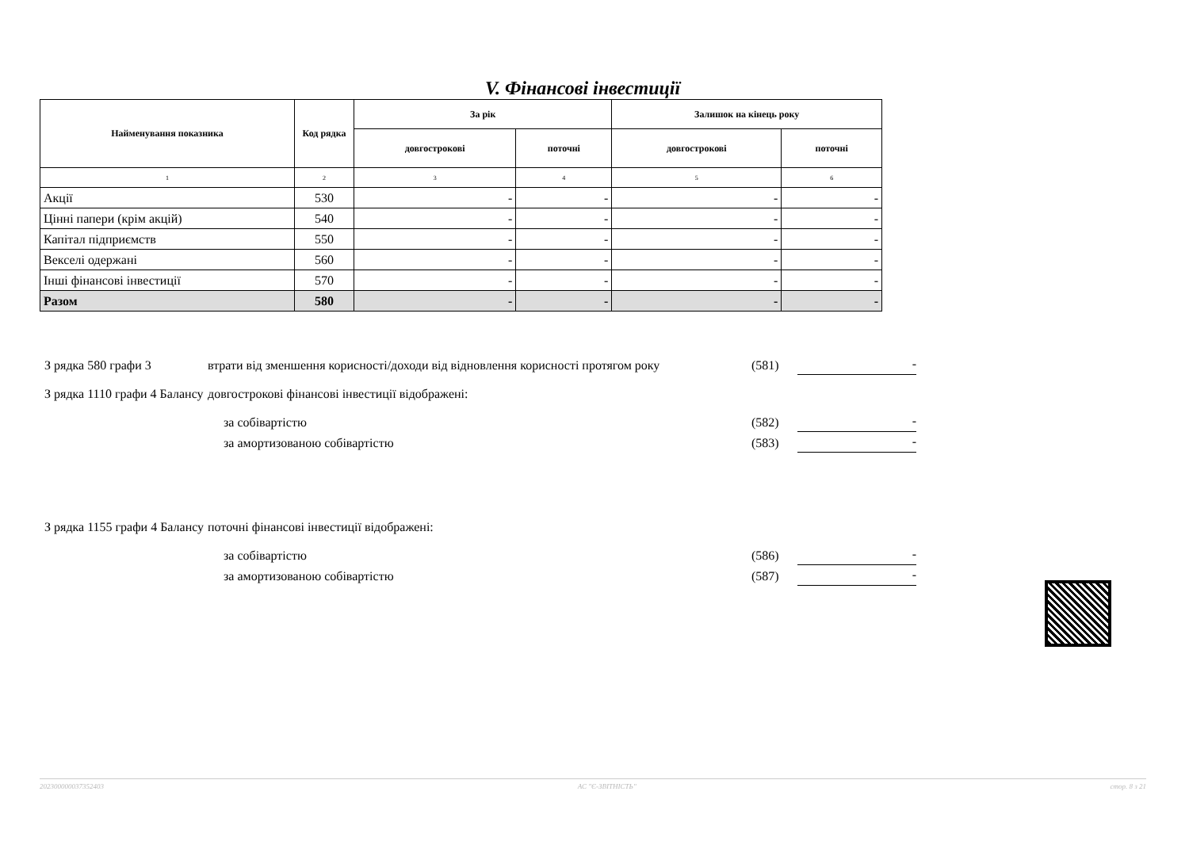V. Фінансові інвестиції
| Найменування показника | Код рядка | За рік | | Залишок на кінець року | |
| --- | --- | --- | --- | --- | --- |
| | | довгострокові | поточні | довгострокові | поточні |
| 1 | 2 | 3 | 4 | 5 | 6 |
| Акції | 530 | - | - | - | - |
| Цінні папери (крім акцій) | 540 | - | - | - | - |
| Капітал підприємств | 550 | - | - | - | - |
| Векселі одержані | 560 | - | - | - | - |
| Інші фінансові інвестиції | 570 | - | - | - | - |
| Разом | 580 | - | - | - | - |
З рядка 580 графи 3
втрати від зменшення корисності/доходи від відновлення корисності протягом року
(581)
-
З рядка 1110 графи 4 Балансу
довгострокові фінансові інвестиції відображені:
за собівартістю (582)
-
за амортизованою собівартістю (583)
-
З рядка 1155 графи 4 Балансу
поточні фінансові інвестиції відображені:
за собівартістю (586)
-
за амортизованою собівартістю (587)
-
20230000003735240​3 АС "Є-ЗВІТНІСТЬ" стор. 8 з 21